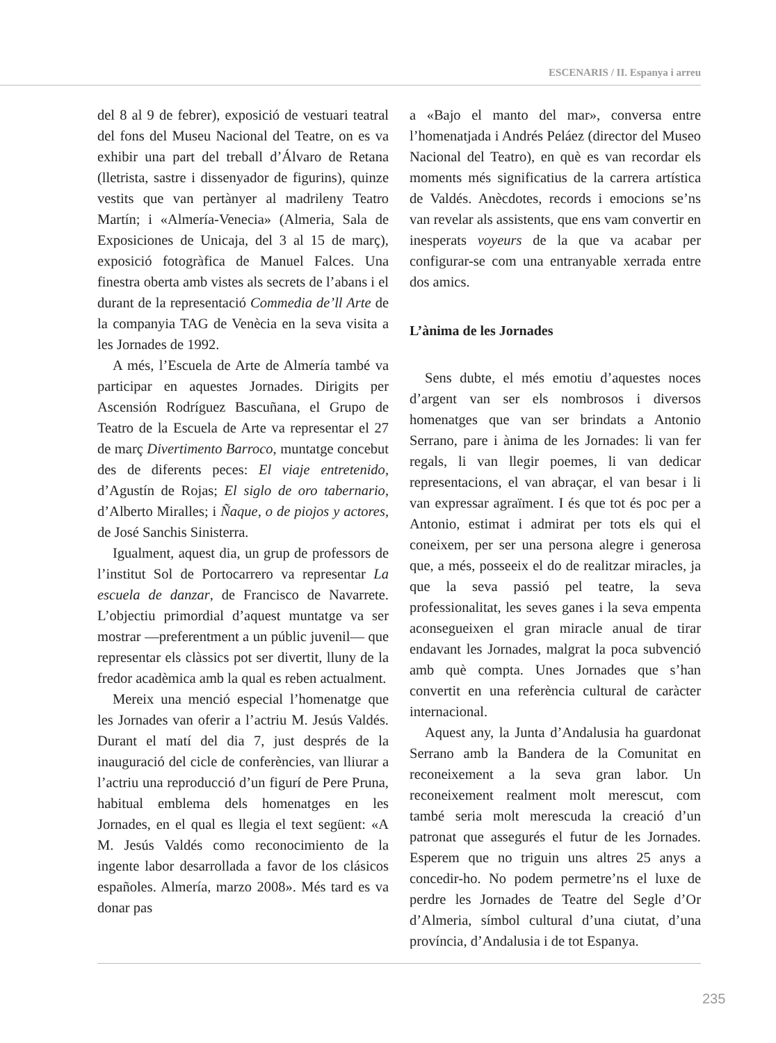ESCENARIS / II. Espanya i arreu
del 8 al 9 de febrer), exposició de vestuari teatral del fons del Museu Nacional del Teatre, on es va exhibir una part del treball d’Álvaro de Retana (lletrista, sastre i dissenyador de figurins), quinze vestits que van pertànyer al madrileny Teatro Martín; i «Almería-Venecia» (Almeria, Sala de Exposiciones de Unicaja, del 3 al 15 de març), exposició fotogràfica de Manuel Falces. Una finestra oberta amb vistes als secrets de l’abans i el durant de la representació Commedia de’ll Arte de la companyia TAG de Venècia en la seva visita a les Jornades de 1992.
A més, l’Escuela de Arte de Almería també va participar en aquestes Jornades. Dirigits per Ascensión Rodríguez Bascuñana, el Grupo de Teatro de la Escuela de Arte va representar el 27 de març Divertimento Barroco, muntatge concebut des de diferents peces: El viaje entretenido, d’Agustín de Rojas; El siglo de oro tabernario, d’Alberto Miralles; i Ñaque, o de piojos y actores, de José Sanchis Sinisterra.
Igualment, aquest dia, un grup de professors de l’institut Sol de Portocarrero va representar La escuela de danzar, de Francisco de Navarrete. L’objectiu primordial d’aquest muntatge va ser mostrar —preferentment a un públic juvenil— que representar els clàssics pot ser divertit, lluny de la fredor acadèmica amb la qual es reben actualment.
Mereix una menció especial l’homenatge que les Jornades van oferir a l’actriu M. Jesús Valdés. Durant el matí del dia 7, just després de la inauguració del cicle de conferències, van lliurar a l’actriu una reproducció d’un figurí de Pere Pruna, habitual emblema dels homenatges en les Jornades, en el qual es llegia el text següent: «A M. Jesús Valdés como reconocimiento de la ingente labor desarrollada a favor de los clásicos españoles. Almería, marzo 2008». Més tard es va donar pas
a «Bajo el manto del mar», conversa entre l’homenatjada i Andrés Peláez (director del Museo Nacional del Teatro), en què es van recordar els moments més significatius de la carrera artística de Valdés. Anècdotes, records i emocions se’ns van revelar als assistents, que ens vam convertir en inesperats voyeurs de la que va acabar per configurar-se com una entranyable xerrada entre dos amics.
L’ànima de les Jornades
Sens dubte, el més emotiu d’aquestes noces d’argent van ser els nombrosos i diversos homenatges que van ser brindats a Antonio Serrano, pare i ànima de les Jornades: li van fer regals, li van llegir poemes, li van dedicar representacions, el van abraçar, el van besar i li van expressar agraïment. I és que tot és poc per a Antonio, estimat i admirat per tots els qui el coneixem, per ser una persona alegre i generosa que, a més, posseeix el do de realitzar miracles, ja que la seva passió pel teatre, la seva professionalitat, les seves ganes i la seva empenta aconsegueixen el gran miracle anual de tirar endavant les Jornades, malgrat la poca subvenció amb què compta. Unes Jornades que s’han convertit en una referència cultural de caràcter internacional.
Aquest any, la Junta d’Andalusia ha guardonat Serrano amb la Bandera de la Comunitat en reconeixement a la seva gran labor. Un reconeixement realment molt merescut, com també seria molt merescuda la creació d’un patronat que assegurés el futur de les Jornades. Esperem que no triguin uns altres 25 anys a concedir-ho. No podem permetre’ns el luxe de perdre les Jornades de Teatre del Segle d’Or d’Almeria, símbol cultural d’una ciutat, d’una província, d’Andalusia i de tot Espanya.
235